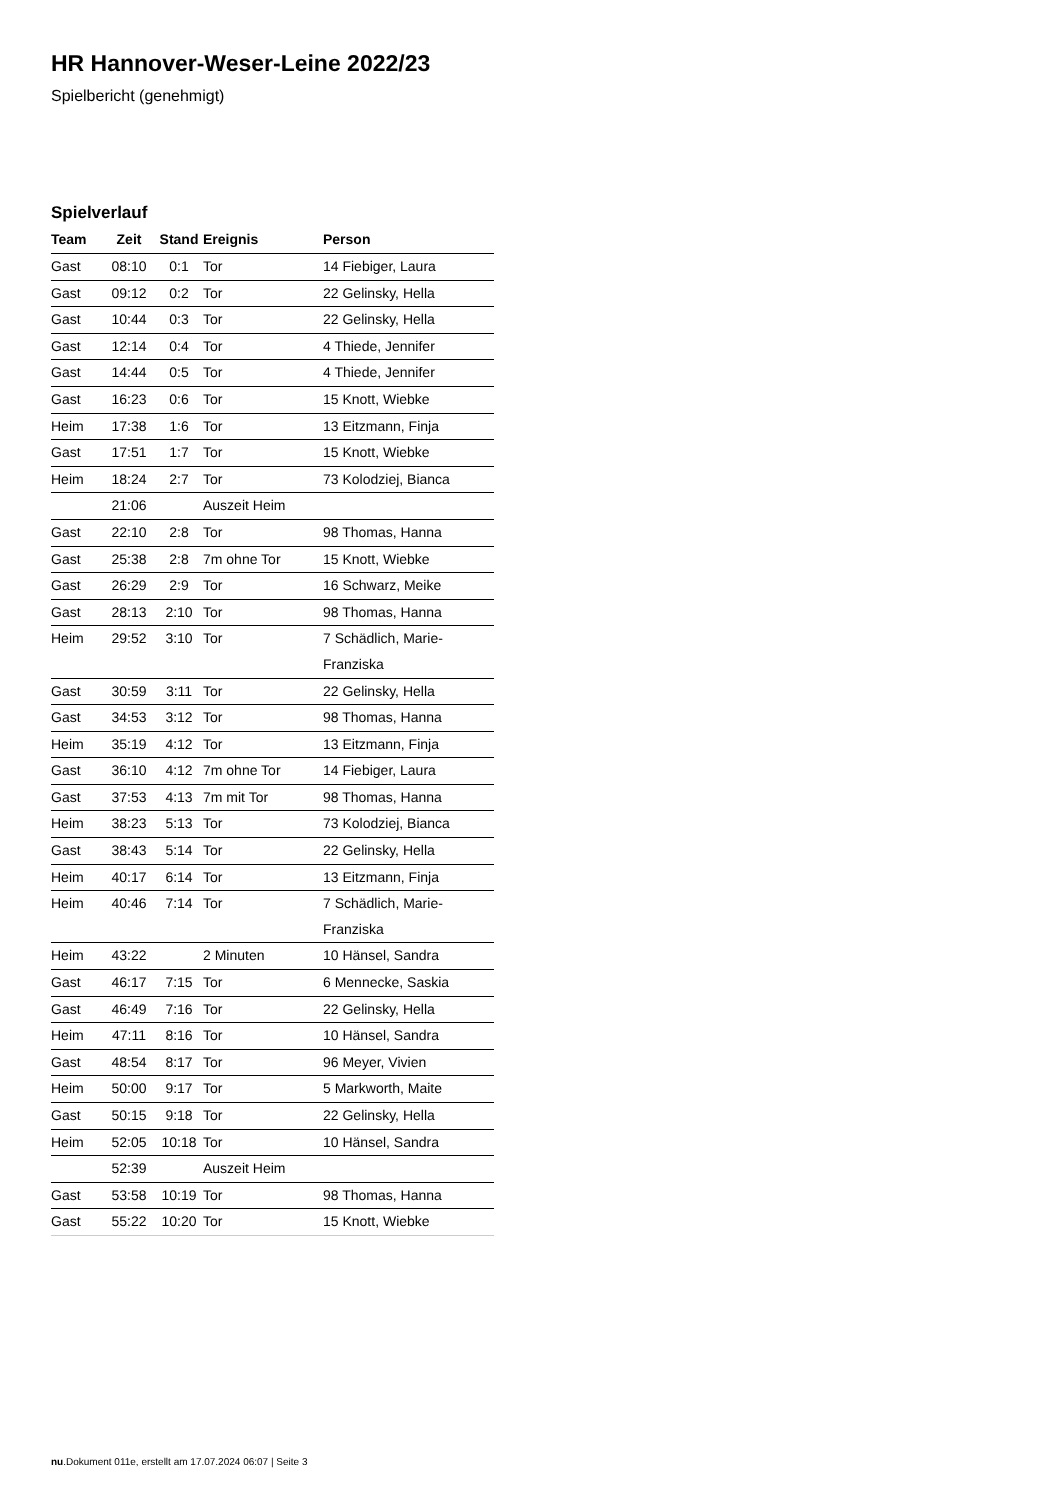HR Hannover-Weser-Leine 2022/23
Spielbericht (genehmigt)
Spielverlauf
| Team | Zeit | Stand | Ereignis | Person |
| --- | --- | --- | --- | --- |
| Gast | 08:10 | 0:1 | Tor | 14 Fiebiger, Laura |
| Gast | 09:12 | 0:2 | Tor | 22 Gelinsky, Hella |
| Gast | 10:44 | 0:3 | Tor | 22 Gelinsky, Hella |
| Gast | 12:14 | 0:4 | Tor | 4 Thiede, Jennifer |
| Gast | 14:44 | 0:5 | Tor | 4 Thiede, Jennifer |
| Gast | 16:23 | 0:6 | Tor | 15 Knott, Wiebke |
| Heim | 17:38 | 1:6 | Tor | 13 Eitzmann, Finja |
| Gast | 17:51 | 1:7 | Tor | 15 Knott, Wiebke |
| Heim | 18:24 | 2:7 | Tor | 73 Kolodziej, Bianca |
| | 21:06 | | Auszeit Heim | |
| Gast | 22:10 | 2:8 | Tor | 98 Thomas, Hanna |
| Gast | 25:38 | 2:8 | 7m ohne Tor | 15 Knott, Wiebke |
| Gast | 26:29 | 2:9 | Tor | 16 Schwarz, Meike |
| Gast | 28:13 | 2:10 | Tor | 98 Thomas, Hanna |
| Heim | 29:52 | 3:10 | Tor | 7 Schädlich, Marie- Franziska |
| Gast | 30:59 | 3:11 | Tor | 22 Gelinsky, Hella |
| Gast | 34:53 | 3:12 | Tor | 98 Thomas, Hanna |
| Heim | 35:19 | 4:12 | Tor | 13 Eitzmann, Finja |
| Gast | 36:10 | 4:12 | 7m ohne Tor | 14 Fiebiger, Laura |
| Gast | 37:53 | 4:13 | 7m mit Tor | 98 Thomas, Hanna |
| Heim | 38:23 | 5:13 | Tor | 73 Kolodziej, Bianca |
| Gast | 38:43 | 5:14 | Tor | 22 Gelinsky, Hella |
| Heim | 40:17 | 6:14 | Tor | 13 Eitzmann, Finja |
| Heim | 40:46 | 7:14 | Tor | 7 Schädlich, Marie- Franziska |
| Heim | 43:22 | | 2 Minuten | 10 Hänsel, Sandra |
| Gast | 46:17 | 7:15 | Tor | 6 Mennecke, Saskia |
| Gast | 46:49 | 7:16 | Tor | 22 Gelinsky, Hella |
| Heim | 47:11 | 8:16 | Tor | 10 Hänsel, Sandra |
| Gast | 48:54 | 8:17 | Tor | 96 Meyer, Vivien |
| Heim | 50:00 | 9:17 | Tor | 5 Markworth, Maite |
| Gast | 50:15 | 9:18 | Tor | 22 Gelinsky, Hella |
| Heim | 52:05 | 10:18 | Tor | 10 Hänsel, Sandra |
| | 52:39 | | Auszeit Heim | |
| Gast | 53:58 | 10:19 | Tor | 98 Thomas, Hanna |
| Gast | 55:22 | 10:20 | Tor | 15 Knott, Wiebke |
nu.Dokument 011e, erstellt am 17.07.2024 06:07 | Seite 3